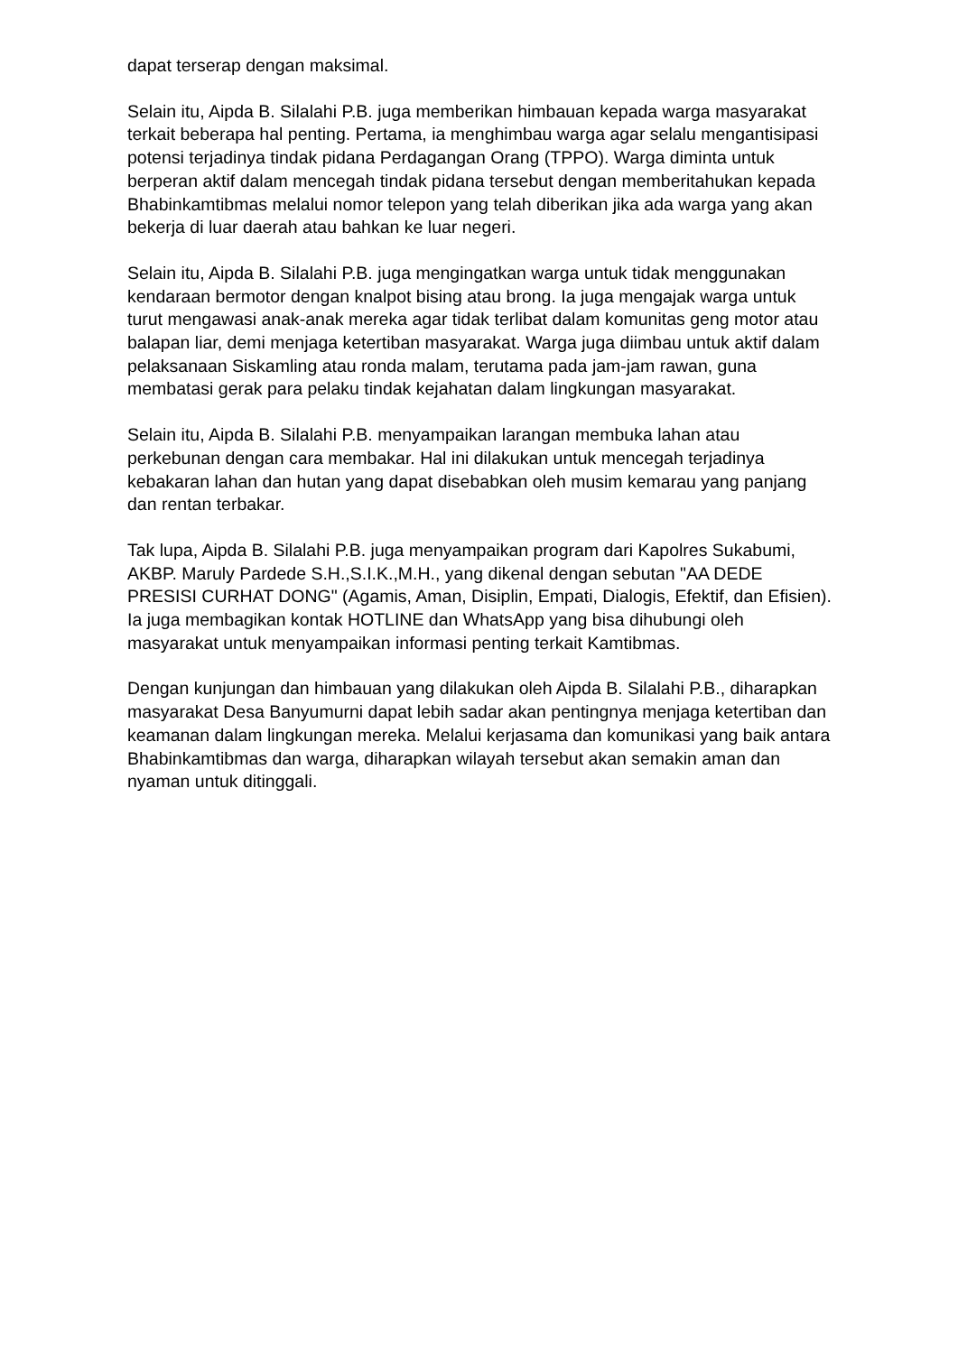dapat terserap dengan maksimal.
Selain itu, Aipda B. Silalahi P.B. juga memberikan himbauan kepada warga masyarakat terkait beberapa hal penting. Pertama, ia menghimbau warga agar selalu mengantisipasi potensi terjadinya tindak pidana Perdagangan Orang (TPPO). Warga diminta untuk berperan aktif dalam mencegah tindak pidana tersebut dengan memberitahukan kepada Bhabinkamtibmas melalui nomor telepon yang telah diberikan jika ada warga yang akan bekerja di luar daerah atau bahkan ke luar negeri.
Selain itu, Aipda B. Silalahi P.B. juga mengingatkan warga untuk tidak menggunakan kendaraan bermotor dengan knalpot bising atau brong. Ia juga mengajak warga untuk turut mengawasi anak-anak mereka agar tidak terlibat dalam komunitas geng motor atau balapan liar, demi menjaga ketertiban masyarakat. Warga juga diimbau untuk aktif dalam pelaksanaan Siskamling atau ronda malam, terutama pada jam-jam rawan, guna membatasi gerak para pelaku tindak kejahatan dalam lingkungan masyarakat.
Selain itu, Aipda B. Silalahi P.B. menyampaikan larangan membuka lahan atau perkebunan dengan cara membakar. Hal ini dilakukan untuk mencegah terjadinya kebakaran lahan dan hutan yang dapat disebabkan oleh musim kemarau yang panjang dan rentan terbakar.
Tak lupa, Aipda B. Silalahi P.B. juga menyampaikan program dari Kapolres Sukabumi, AKBP. Maruly Pardede S.H.,S.I.K.,M.H., yang dikenal dengan sebutan "AA DEDE PRESISI CURHAT DONG" (Agamis, Aman, Disiplin, Empati, Dialogis, Efektif, dan Efisien). Ia juga membagikan kontak HOTLINE dan WhatsApp yang bisa dihubungi oleh masyarakat untuk menyampaikan informasi penting terkait Kamtibmas.
Dengan kunjungan dan himbauan yang dilakukan oleh Aipda B. Silalahi P.B., diharapkan masyarakat Desa Banyumurni dapat lebih sadar akan pentingnya menjaga ketertiban dan keamanan dalam lingkungan mereka. Melalui kerjasama dan komunikasi yang baik antara Bhabinkamtibmas dan warga, diharapkan wilayah tersebut akan semakin aman dan nyaman untuk ditinggali.